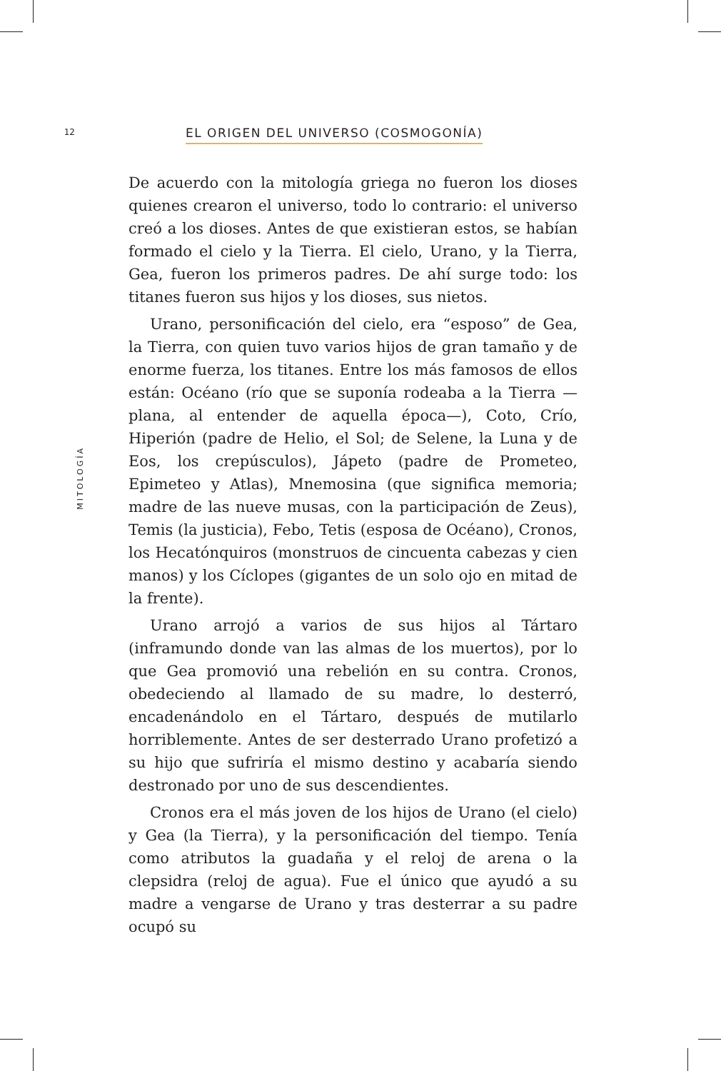12
EL ORIGEN DEL UNIVERSO (COSMOGONÍA)
MITOLOGÍA
De acuerdo con la mitología griega no fueron los dioses quienes crearon el universo, todo lo contrario: el universo creó a los dioses. Antes de que existieran estos, se habían formado el cielo y la Tierra. El cielo, Urano, y la Tierra, Gea, fueron los primeros padres. De ahí surge todo: los titanes fueron sus hijos y los dioses, sus nietos.
Urano, personificación del cielo, era “esposo” de Gea, la Tierra, con quien tuvo varios hijos de gran tamaño y de enorme fuerza, los titanes. Entre los más famosos de ellos están: Océano (río que se suponía rodeaba a la Tierra —plana, al entender de aquella época—), Coto, Crío, Hiperión (padre de Helio, el Sol; de Selene, la Luna y de Eos, los crepúsculos), Jápeto (padre de Prometeo, Epimeteo y Atlas), Mnemosina (que significa memoria; madre de las nueve musas, con la participación de Zeus), Temis (la justicia), Febo, Tetis (esposa de Océano), Cronos, los Hecatónquiros (monstruos de cincuenta cabezas y cien manos) y los Cíclopes (gigantes de un solo ojo en mitad de la frente).
Urano arrojó a varios de sus hijos al Tártaro (inframundo donde van las almas de los muertos), por lo que Gea promovió una rebelión en su contra. Cronos, obedeciendo al llamado de su madre, lo desterró, encadenándolo en el Tártaro, después de mutilarlo horriblemente. Antes de ser desterrado Urano profetizó a su hijo que sufriría el mismo destino y acabaría siendo destronado por uno de sus descendientes.
Cronos era el más joven de los hijos de Urano (el cielo) y Gea (la Tierra), y la personificación del tiempo. Tenía como atributos la guadaña y el reloj de arena o la clepsidra (reloj de agua). Fue el único que ayudó a su madre a vengarse de Urano y tras desterrar a su padre ocupó su